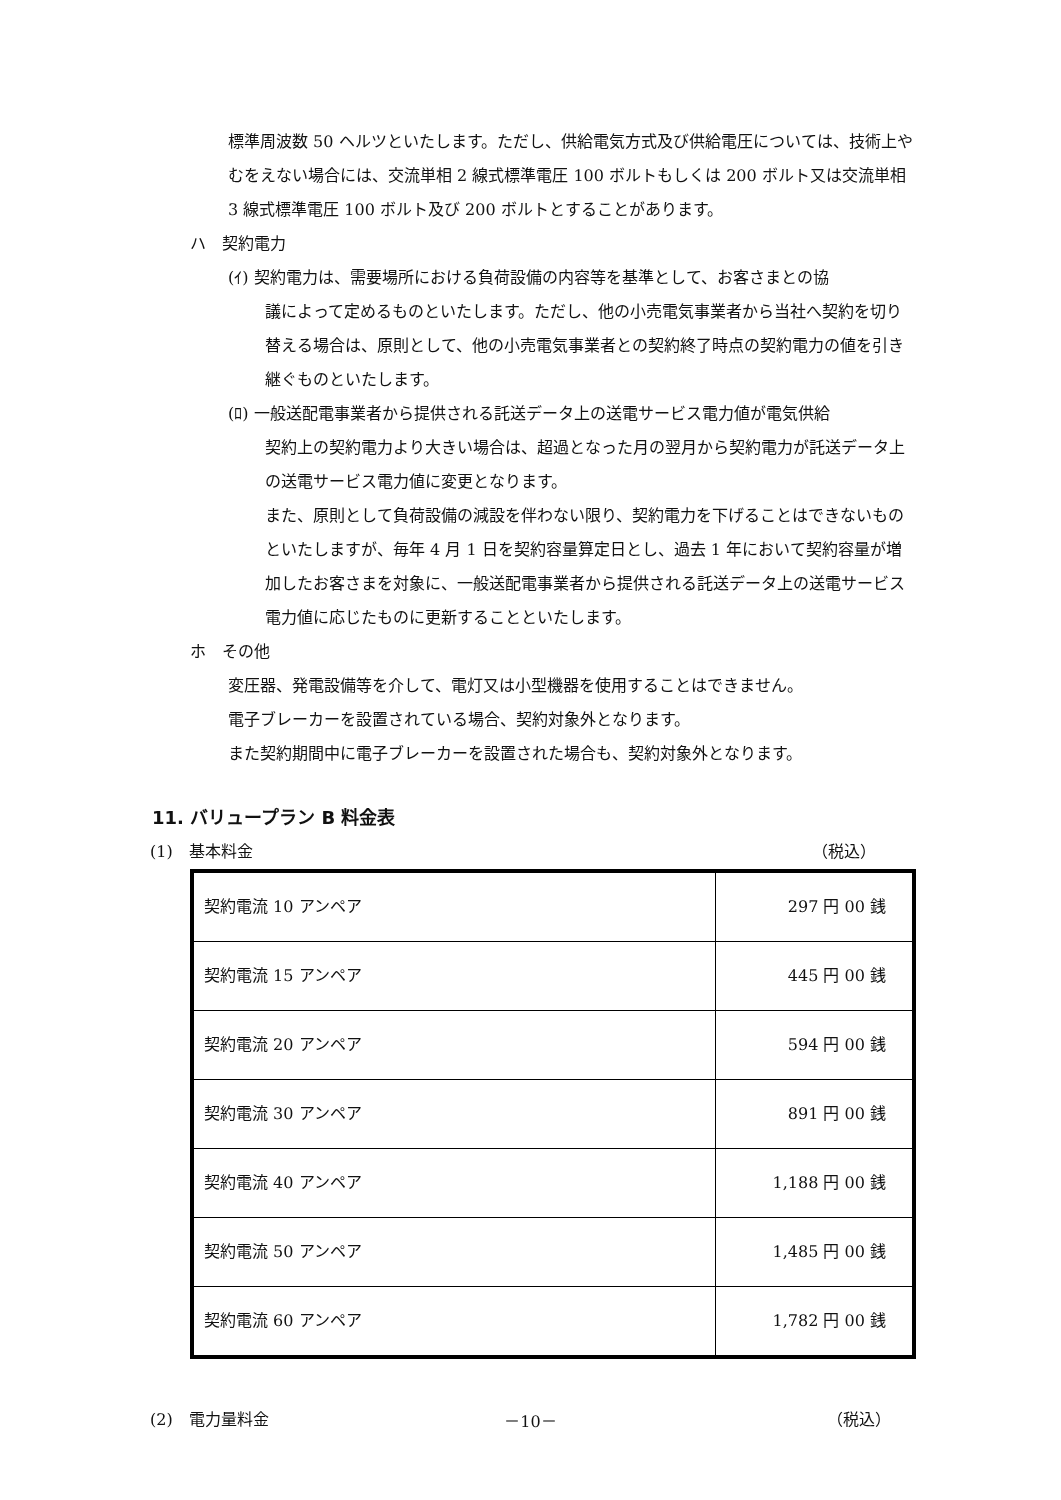標準周波数 50 ヘルツといたします。ただし、供給電気方式及び供給電圧については、技術上やむをえない場合には、交流単相 2 線式標準電圧 100 ボルトもしくは 200 ボルト又は交流単相 3 線式標準電圧 100 ボルト及び 200 ボルトとすることがあります。
ハ　契約電力
(ｲ) 契約電力は、需要場所における負荷設備の内容等を基準として、お客さまとの協
議によって定めるものといたします。ただし、他の小売電気事業者から当社へ契約を切り替える場合は、原則として、他の小売電気事業者との契約終了時点の契約電力の値を引き継ぐものといたします。
(ﾛ) 一般送配電事業者から提供される託送データ上の送電サービス電力値が電気供給
契約上の契約電力より大きい場合は、超過となった月の翌月から契約電力が託送データ上の送電サービス電力値に変更となります。
また、原則として負荷設備の減設を伴わない限り、契約電力を下げることはできないものといたしますが、毎年 4 月 1 日を契約容量算定日とし、過去 1 年において契約容量が増加したお客さまを対象に、一般送配電事業者から提供される託送データ上の送電サービス電力値に応じたものに更新することといたします。
ホ　その他
変圧器、発電設備等を介して、電灯又は小型機器を使用することはできません。
電子ブレーカーを設置されている場合、契約対象外となります。
また契約期間中に電子ブレーカーを設置された場合も、契約対象外となります。
11. バリュープラン B 料金表
(1)　基本料金 （税込）
| 契約電流 10 アンペア | 297 円 00 銭 |
| 契約電流 15 アンペア | 445 円 00 銭 |
| 契約電流 20 アンペア | 594 円 00 銭 |
| 契約電流 30 アンペア | 891 円 00 銭 |
| 契約電流 40 アンペア | 1,188 円 00 銭 |
| 契約電流 50 アンペア | 1,485 円 00 銭 |
| 契約電流 60 アンペア | 1,782 円 00 銭 |
(2)　電力量料金 （税込）
－10－